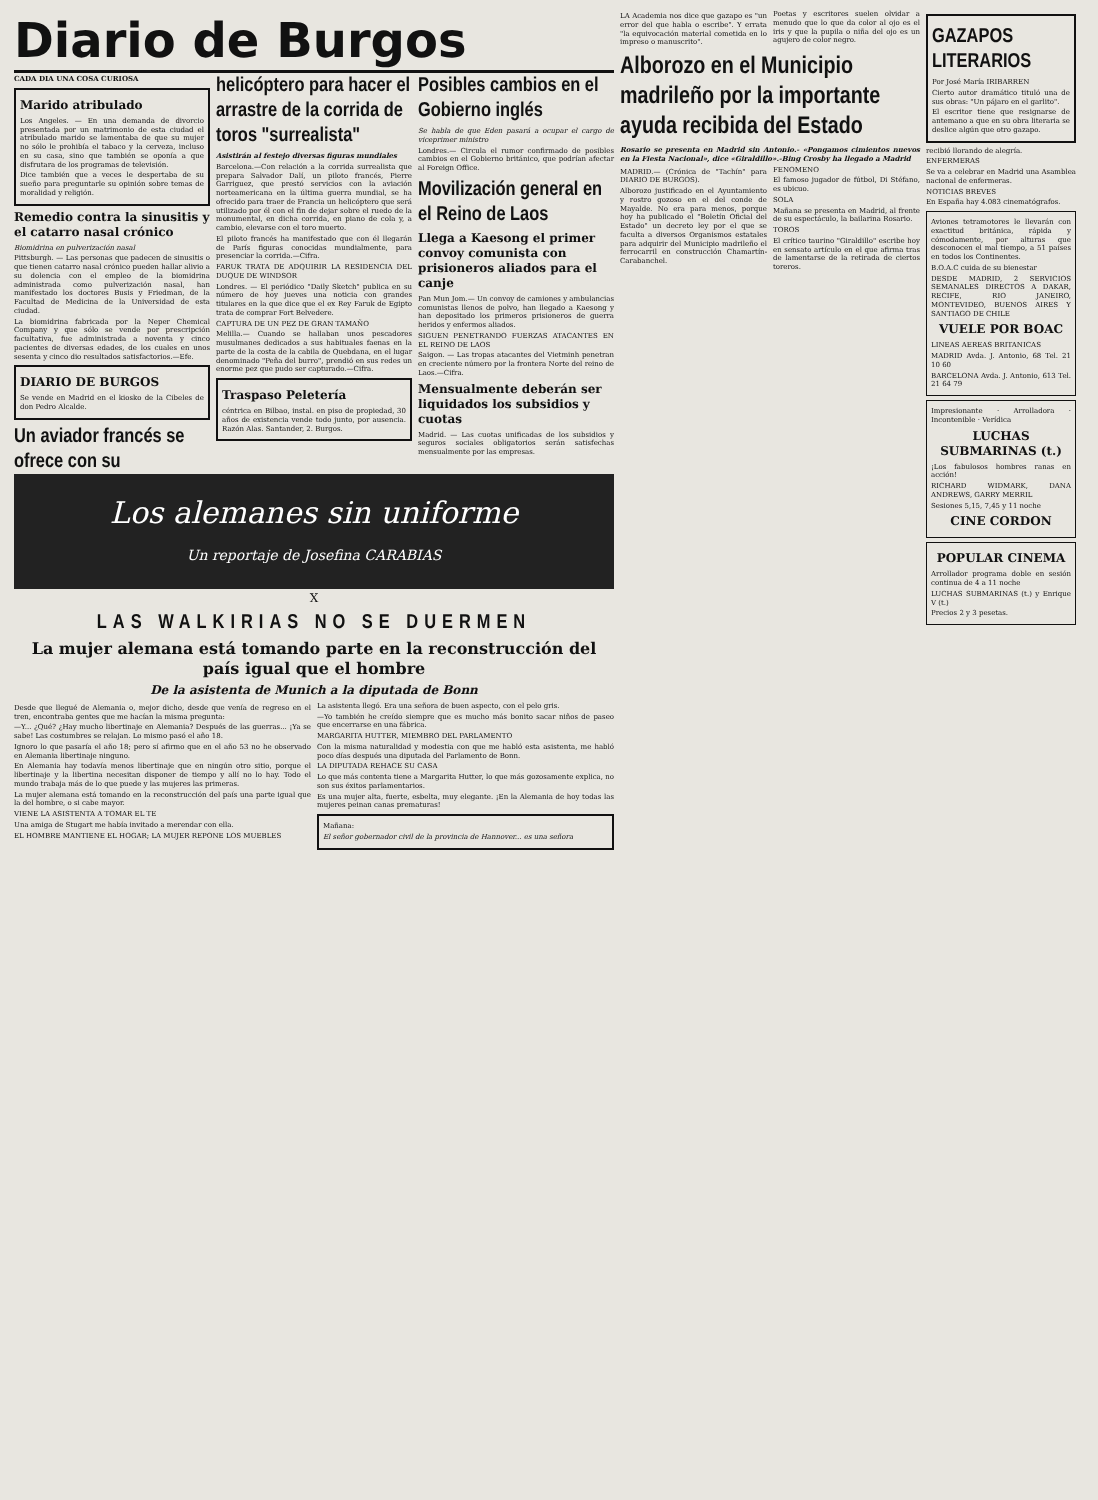Diario de Burgos
CADA DIA UNA COSA CURIOSA
Marido atribulado
Los Angeles. — En una demanda de divorcio presentada por un matrimonio de esta ciudad el atribulado marido se lamentaba de que su mujer no sólo le prohibía el tabaco y la cerveza, incluso en su casa, sino que también se oponía a que disfrutara de los programas de televisión.
Dice también que a veces le despertaba de su sueño para preguntarle su opinión sobre temas de moralidad y religión.
Remedio contra la sinusitis y el catarro nasal crónico
Biomidrina en pulverización nasal
Pittsburgh. — Las personas que padecen de sinusitis o que tienen catarro nasal crónico pueden hallar alivio a su dolencia con el empleo de la biomidrina administrada como pulverización nasal, han manifestado los doctores Busis y Friedman, de la Facultad de Medicina de la Universidad de esta ciudad.
La biomidrina fabricada por la Neper Chemical Company y que sólo se vende por prescripción facultativa, fue administrada a noventa y cinco pacientes de diversas edades, de los cuales en unos sesenta y cinco dio resultados satisfactorios.—Efe.
DIARIO DE BURGOS
Se vende en Madrid en el kiosko de la Cibeles de don Pedro Alcalde.
Un aviador francés se ofrece con su helicóptero para hacer el arrastre de la corrida de toros "surrealista"
Asistirán al festejo diversas figuras mundiales
Barcelona.—Con relación a la corrida surrealista que prepara Salvador Dalí, un piloto francés, Pierre Garriguez, que prestó servicios con la aviación norteamericana en la última guerra mundial, se ha ofrecido para traer de Francia un helicóptero que será utilizado por él con el fin de dejar sobre el ruedo de la monumental, en dicha corrida, en piano de cola y, a cambio, elevarse con el toro muerto.
El piloto francés ha manifestado que con él llegarán de París figuras conocidas mundialmente, para presenciar la corrida.—Cifra.
FARUK TRATA DE ADQUIRIR LA RESIDENCIA DEL DUQUE DE WINDSOR
Londres. — El periódico "Daily Sketch" publica en su número de hoy jueves una noticia con grandes titulares en la que dice que el ex Rey Faruk de Egipto trata de comprar Fort Belvedere.
CAPTURA DE UN PEZ DE GRAN TAMAÑO
Melilla.— Cuando se hallaban unos pescadores musulmanes dedicados a sus habituales faenas en la parte de la costa de la cabila de Quebdana, en el lugar denominado "Peña del burro", prendió en sus redes un enorme pez que pudo ser capturado.—Cifra.
Traspaso Peletería
céntrica en Bilbao, instal. en piso de propiedad, 30 años de existencia vende todo junto, por ausencia. Razón Alas. Santander, 2. Burgos.
Posibles cambios en el Gobierno inglés
Se habla de que Eden pasará a ocupar el cargo de viceprimer ministro
Londres.— Circula el rumor confirmado de posibles cambios en el Gobierno británico, que podrían afectar al Foreign Office.
Movilización general en el Reino de Laos
Llega a Kaesong el primer convoy comunista con prisioneros aliados para el canje
Pan Mun Jom.— Un convoy de camiones y ambulancias comunistas llenos de polvo, han llegado a Kaesong y han depositado los primeros prisioneros de guerra heridos y enfermos aliados.
SIGUEN PENETRANDO FUERZAS ATACANTES EN EL REINO DE LAOS
Saigon. — Las tropas atacantes del Vietminh penetran en creciente número por la frontera Norte del reino de Laos.—Cifra.
Mensualmente deberán ser liquidados los subsidios y cuotas
Madrid. — Las cuotas unificadas de los subsidios y seguros sociales obligatorios serán satisfechas mensualmente por las empresas.
Los alemanes sin uniforme
Un reportaje de Josefina CARABIAS
X
LAS WALKIRIAS NO SE DUERMEN
La mujer alemana está tomando parte en la reconstrucción del país igual que el hombre
De la asistenta de Munich a la diputada de Bonn
Desde que llegué de Alemania o, mejor dicho, desde que venía de regreso en el tren, encontraba gentes que me hacían la misma pregunta:
—Y... ¿Qué? ¿Hay mucho libertinaje en Alemania? Después de las guerras... ¡Ya se sabe! Las costumbres se relajan. Lo mismo pasó el año 18.
Ignoro lo que pasaría el año 18; pero sí afirmo que en el año 53 no he observado en Alemania libertinaje ninguno.
En Alemania hay todavía menos libertinaje que en ningún otro sitio, porque el libertinaje y la libertina necesitan disponer de tiempo y allí no lo hay. Todo el mundo trabaja más de lo que puede y las mujeres las primeras.
La mujer alemana está tomando en la reconstrucción del país una parte igual que la del hombre, o si cabe mayor.
VIENE LA ASISTENTA A TOMAR EL TE
Una amiga de Stugart me había invitado a merendar con ella.
EL HOMBRE MANTIENE EL HOGAR; LA MUJER REPONE LOS MUEBLES
La asistenta llegó. Era una señora de buen aspecto, con el pelo gris.
—Yo también he creído siempre que es mucho más bonito sacar niños de paseo que encerrarse en una fábrica.
MARGARITA HUTTER, MIEMBRO DEL PARLAMENTO
Con la misma naturalidad y modestia con que me habló esta asistenta, me habló poco días después una diputada del Parlamento de Bonn.
LA DIPUTADA REHACE SU CASA
Lo que más contenta tiene a Margarita Hutter, lo que más gozosamente explica, no son sus éxitos parlamentarios.
Es una mujer alta, fuerte, esbelta, muy elegante. ¡En la Alemania de hoy todas las mujeres peinan canas prematuras!
Mañana:
El señor gobernador civil de la provincia de Hannover... es una señora
LA Academia nos dice que gazapo es "un error del que habla o escribe". Y errata "la equivocación material cometida en lo impreso o manuscrito".
Poetas y escritores suelen olvidar a menudo que lo que da color al ojo es el iris y que la pupila o niña del ojo es un agujero de color negro.
Alborozo en el Municipio madrileño por la importante ayuda recibida del Estado
Rosario se presenta en Madrid sin Antonio.- «Pongamos cimientos nuevos en la Fiesta Nacional», dice «Giraldillo».-Bing Crosby ha llegado a Madrid
MADRID.— (Crónica de "Tachín" para DIARIO DE BURGOS).
Alborozo justificado en el Ayuntamiento y rostro gozoso en el del conde de Mayalde. No era para menos, porque hoy ha publicado el "Boletín Oficial del Estado" un decreto ley por el que se faculta a diversos Organismos estatales para adquirir del Municipio madrileño el ferrocarril en construcción Chamartín-Carabanchel.
FENOMENO
El famoso jugador de fútbol, Di Stéfano, es ubicuo.
SOLA
Mañana se presenta en Madrid, al frente de su espectáculo, la bailarina Rosario.
TOROS
El crítico taurino "Giraldillo" escribe hoy en sensato artículo en el que afirma tras de lamentarse de la retirada de ciertos toreros.
GAZAPOS LITERARIOS
Por José María IRIBARREN
Cierto autor dramático tituló una de sus obras: "Un pájaro en el garlito".
El escritor tiene que resignarse de antemano a que en su obra literaria se deslice algún que otro gazapo.
recibió llorando de alegría.
ENFERMERAS
Se va a celebrar en Madrid una Asamblea nacional de enfermeras.
NOTICIAS BREVES
En España hay 4.083 cinematógrafos.
Aviones tetramotores le llevarán con exactitud británica, rápida y cómodamente, por alturas que desconocen el mal tiempo, a 51 países en todos los Continentes.
B.O.A.C cuida de su bienestar
DESDE MADRID, 2 SERVICIOS SEMANALES DIRECTOS A DAKAR, RECIFE, RIO JANEIRO, MONTEVIDEO, BUENOS AIRES Y SANTIAGO DE CHILE
VUELE POR BOAC
LINEAS AEREAS BRITANICAS
MADRID Avda. J. Antonio, 68 Tel. 21 10 60
BARCELONA Avda. J. Antonio, 613 Tel. 21 64 79
Impresionante · Arrolladora · Incontenible · Verídica
LUCHAS SUBMARINAS (t.)
¡Los fabulosos hombres ranas en acción!
RICHARD WIDMARK, DANA ANDREWS, GARRY MERRIL
Sesiones 5,15, 7,45 y 11 noche
CINE CORDON
POPULAR CINEMA
Arrollador programa doble en sesión continua de 4 a 11 noche
LUCHAS SUBMARINAS (t.) y Enrique V (t.)
Precios 2 y 3 pesetas.